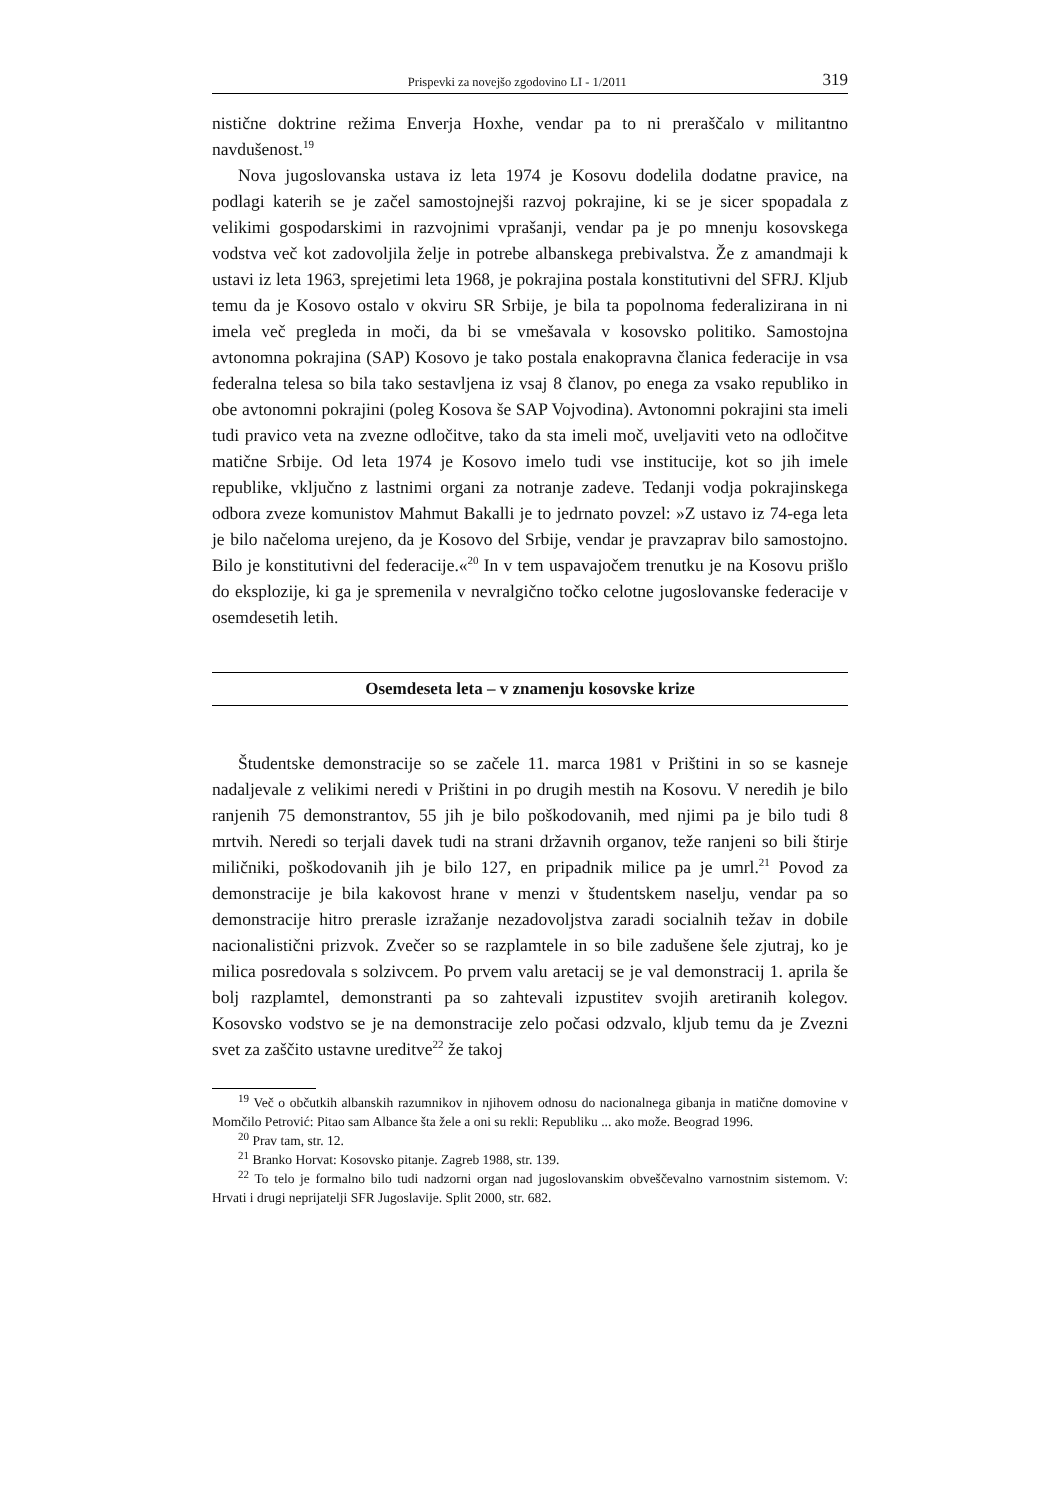Prispevki za novejšo zgodovino LI - 1/2011 319
nistične doktrine režima Enverja Hoxhe, vendar pa to ni preraščalo v militantno navdušenost.<sup>19</sup>
Nova jugoslovanska ustava iz leta 1974 je Kosovu dodelila dodatne pravice, na podlagi katerih se je začel samostojnejši razvoj pokrajine, ki se je sicer spopadala z velikimi gospodarskimi in razvojnimi vprašanji, vendar pa je po mnenju kosovskega vodstva več kot zadovoljila želje in potrebe albanskega prebivalstva. Že z amandmaji k ustavi iz leta 1963, sprejetimi leta 1968, je pokrajina postala konstitutivni del SFRJ. Kljub temu da je Kosovo ostalo v okviru SR Srbije, je bila ta popolnoma federalizirana in ni imela več pregleda in moči, da bi se vmešavala v kosovsko politiko. Samostojna avtonomna pokrajina (SAP) Kosovo je tako postala enakopravna članica federacije in vsa federalna telesa so bila tako sestavljena iz vsaj 8 članov, po enega za vsako republiko in obe avtonomni pokrajini (poleg Kosova še SAP Vojvodina). Avtonomni pokrajini sta imeli tudi pravico veta na zvezne odločitve, tako da sta imeli moč, uveljaviti veto na odločitve matične Srbije. Od leta 1974 je Kosovo imelo tudi vse institucije, kot so jih imele republike, vključno z lastnimi organi za notranje zadeve. Tedanji vodja pokrajinskega odbora zveze komunistov Mahmut Bakalli je to jedrnato povzel: »Z ustavo iz 74-ega leta je bilo načeloma urejeno, da je Kosovo del Srbije, vendar je pravzaprav bilo samostojno. Bilo je konstitutivni del federacije.«<sup>20</sup> In v tem uspavajočem trenutku je na Kosovu prišlo do eksplozije, ki ga je spremenila v nevralgično točko celotne jugoslovanske federacije v osemdesetih letih.
Osemdeseta leta – v znamenju kosovske krize
Študentske demonstracije so se začele 11. marca 1981 v Prištini in so se kasneje nadaljevale z velikimi neredi v Prištini in po drugih mestih na Kosovu. V neredih je bilo ranjenih 75 demonstrantov, 55 jih je bilo poškodovanih, med njimi pa je bilo tudi 8 mrtvih. Neredi so terjali davek tudi na strani državnih organov, teže ranjeni so bili štirje miličniki, poškodovanih jih je bilo 127, en pripadnik milice pa je umrl.<sup>21</sup> Povod za demonstracije je bila kakovost hrane v menzi v študentskem naselju, vendar pa so demonstracije hitro prerasle izražanje nezadovoljstva zaradi socialnih težav in dobile nacionalistični prizvok. Zvečer so se razplamtele in so bile zadušene šele zjutraj, ko je milica posredovala s solzivcem. Po prvem valu aretacij se je val demonstracij 1. aprila še bolj razplamtel, demonstranti pa so zahtevali izpustitev svojih aretiranih kolegov. Kosovsko vodstvo se je na demonstracije zelo počasi odzvalo, kljub temu da je Zvezni svet za zaščito ustavne ureditve<sup>22</sup> že takoj
<sup>19</sup> Več o občutkih albanskih razumnikov in njihovem odnosu do nacionalnega gibanja in matične domovine v Momčilo Petrović: Pitao sam Albance šta žele a oni su rekli: Republiku ... ako može. Beograd 1996.
<sup>20</sup> Prav tam, str. 12.
<sup>21</sup> Branko Horvat: Kosovsko pitanje. Zagreb 1988, str. 139.
<sup>22</sup> To telo je formalno bilo tudi nadzorni organ nad jugoslovanskim obveščevalno varnostnim sistemom. V: Hrvati i drugi neprijatelji SFR Jugoslavije. Split 2000, str. 682.